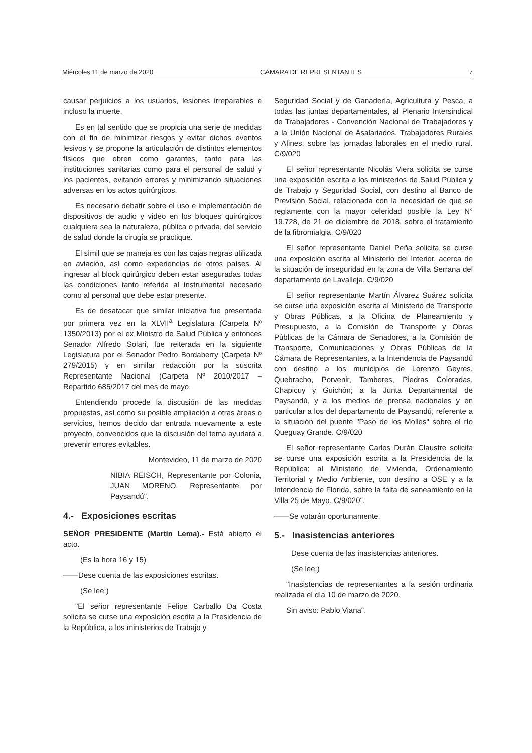Miércoles 11 de marzo de 2020 CÁMARA DE REPRESENTANTES 7
causar perjuicios a los usuarios, lesiones irreparables e incluso la muerte.
Es en tal sentido que se propicia una serie de medidas con el fin de minimizar riesgos y evitar dichos eventos lesivos y se propone la articulación de distintos elementos físicos que obren como garantes, tanto para las instituciones sanitarias como para el personal de salud y los pacientes, evitando errores y minimizando situaciones adversas en los actos quirúrgicos.
Es necesario debatir sobre el uso e implementación de dispositivos de audio y video en los bloques quirúrgicos cualquiera sea la naturaleza, pública o privada, del servicio de salud donde la cirugía se practique.
El símil que se maneja es con las cajas negras utilizada en aviación, así como experiencias de otros países. Al ingresar al block quirúrgico deben estar aseguradas todas las condiciones tanto referida al instrumental necesario como al personal que debe estar presente.
Es de desatacar que similar iniciativa fue presentada por primera vez en la XLVII<sup>a</sup> Legislatura (Carpeta Nº 1350/2013) por el ex Ministro de Salud Pública y entonces Senador Alfredo Solari, fue reiterada en la siguiente Legislatura por el Senador Pedro Bordaberry (Carpeta Nº 279/2015) y en similar redacción por la suscrita Representante Nacional (Carpeta Nº 2010/2017 – Repartido 685/2017 del mes de mayo.
Entendiendo procede la discusión de las medidas propuestas, así como su posible ampliación a otras áreas o servicios, hemos decido dar entrada nuevamente a este proyecto, convencidos que la discusión del tema ayudará a prevenir errores evitables.
Montevideo, 11 de marzo de 2020
NIBIA REISCH, Representante por Colonia, JUAN MORENO, Representante por Paysandú".
4.- Exposiciones escritas
SEÑOR PRESIDENTE (Martín Lema).- Está abierto el acto.
(Es la hora 16 y 15)
——Dese cuenta de las exposiciones escritas.
(Se lee:)
"El señor representante Felipe Carballo Da Costa solicita se curse una exposición escrita a la Presidencia de la República, a los ministerios de Trabajo y
Seguridad Social y de Ganadería, Agricultura y Pesca, a todas las juntas departamentales, al Plenario Intersindical de Trabajadores - Convención Nacional de Trabajadores y a la Unión Nacional de Asalariados, Trabajadores Rurales y Afines, sobre las jornadas laborales en el medio rural. C/9/020
El señor representante Nicolás Viera solicita se curse una exposición escrita a los ministerios de Salud Pública y de Trabajo y Seguridad Social, con destino al Banco de Previsión Social, relacionada con la necesidad de que se reglamente con la mayor celeridad posible la Ley N° 19.728, de 21 de diciembre de 2018, sobre el tratamiento de la fibromialgia. C/9/020
El señor representante Daniel Peña solicita se curse una exposición escrita al Ministerio del Interior, acerca de la situación de inseguridad en la zona de Villa Serrana del departamento de Lavalleja. C/9/020
El señor representante Martín Álvarez Suárez solicita se curse una exposición escrita al Ministerio de Transporte y Obras Públicas, a la Oficina de Planeamiento y Presupuesto, a la Comisión de Transporte y Obras Públicas de la Cámara de Senadores, a la Comisión de Transporte, Comunicaciones y Obras Públicas de la Cámara de Representantes, a la Intendencia de Paysandú con destino a los municipios de Lorenzo Geyres, Quebracho, Porvenir, Tambores, Piedras Coloradas, Chapicuy y Guichón; a la Junta Departamental de Paysandú, y a los medios de prensa nacionales y en particular a los del departamento de Paysandú, referente a la situación del puente "Paso de los Molles" sobre el río Queguay Grande. C/9/020
El señor representante Carlos Durán Claustre solicita se curse una exposición escrita a la Presidencia de la República; al Ministerio de Vivienda, Ordenamiento Territorial y Medio Ambiente, con destino a OSE y a la Intendencia de Florida, sobre la falta de saneamiento en la Villa 25 de Mayo. C/9/020".
——Se votarán oportunamente.
5.- Inasistencias anteriores
Dese cuenta de las inasistencias anteriores.
(Se lee:)
"Inasistencias de representantes a la sesión ordinaria realizada el día 10 de marzo de 2020.
Sin aviso: Pablo Viana".